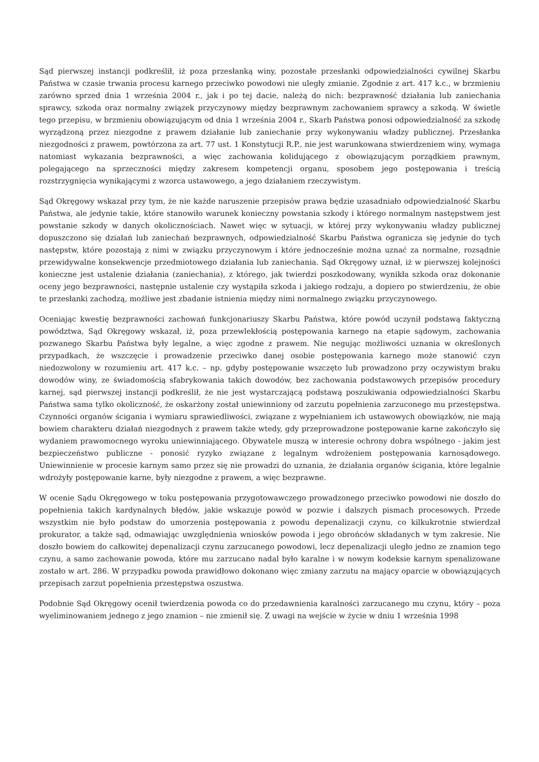Sąd pierwszej instancji podkreślił, iż poza przesłanką winy, pozostałe przesłanki odpowiedzialności cywilnej Skarbu Państwa w czasie trwania procesu karnego przeciwko powodowi nie uległy zmianie. Zgodnie z art. 417 k.c., w brzmieniu zarówno sprzed dnia 1 września 2004 r., jak i po tej dacie, należą do nich: bezprawność działania lub zaniechania sprawcy, szkoda oraz normalny związek przyczynowy między bezprawnym zachowaniem sprawcy a szkodą. W świetle tego przepisu, w brzmieniu obowiązującym od dnia 1 września 2004 r., Skarb Państwa ponosi odpowiedzialność za szkodę wyrządzoną przez niezgodne z prawem działanie lub zaniechanie przy wykonywaniu władzy publicznej. Przesłanka niezgodności z prawem, powtórzona za art. 77 ust. 1 Konstytucji R.P., nie jest warunkowana stwierdzeniem winy, wymaga natomiast wykazania bezprawności, a więc zachowania kolidującego z obowiązującym porządkiem prawnym, polegającego na sprzeczności między zakresem kompetencji organu, sposobem jego postępowania i treścią rozstrzygnięcia wynikającymi z wzorca ustawowego, a jego działaniem rzeczywistym.
Sąd Okręgowy wskazał przy tym, że nie każde naruszenie przepisów prawa będzie uzasadniało odpowiedzialność Skarbu Państwa, ale jedynie takie, które stanowiło warunek konieczny powstania szkody i którego normalnym następstwem jest powstanie szkody w danych okolicznościach. Nawet więc w sytuacji, w której przy wykonywaniu władzy publicznej dopuszczono się działań lub zaniechań bezprawnych, odpowiedzialność Skarbu Państwa ogranicza się jedynie do tych następstw, które pozostają z nimi w związku przyczynowym i które jednocześnie można uznać za normalne, rozsądnie przewidywalne konsekwencje przedmiotowego działania lub zaniechania. Sąd Okręgowy uznał, iż w pierwszej kolejności konieczne jest ustalenie działania (zaniechania), z którego, jak twierdzi poszkodowany, wynikła szkoda oraz dokonanie oceny jego bezprawności, następnie ustalenie czy wystąpiła szkoda i jakiego rodzaju, a dopiero po stwierdzeniu, że obie te przesłanki zachodzą, możliwe jest zbadanie istnienia między nimi normalnego związku przyczynowego.
Oceniając kwestię bezprawności zachowań funkcjonariuszy Skarbu Państwa, które powód uczynił podstawą faktyczną powództwa, Sąd Okręgowy wskazał, iż, poza przewlekłością postępowania karnego na etapie sądowym, zachowania pozwanego Skarbu Państwa były legalne, a więc zgodne z prawem. Nie negując możliwości uznania w określonych przypadkach, że wszczęcie i prowadzenie przeciwko danej osobie postępowania karnego może stanowić czyn niedozwolony w rozumieniu art. 417 k.c. – np. gdyby postępowanie wszczęto lub prowadzono przy oczywistym braku dowodów winy, ze świadomością sfabrykowania takich dowodów, bez zachowania podstawowych przepisów procedury karnej, sąd pierwszej instancji podkreślił, że nie jest wystarczającą podstawą poszukiwania odpowiedzialności Skarbu Państwa sama tylko okoliczność, że oskarżony został uniewinniony od zarzutu popełnienia zarzuconego mu przestępstwa. Czynności organów ścigania i wymiaru sprawiedliwości, związane z wypełnianiem ich ustawowych obowiązków, nie mają bowiem charakteru działań niezgodnych z prawem także wtedy, gdy przeprowadzone postępowanie karne zakończyło się wydaniem prawomocnego wyroku uniewinniającego. Obywatele muszą w interesie ochrony dobra wspólnego - jakim jest bezpieczeństwo publiczne - ponosić ryzyko związane z legalnym wdrożeniem postępowania karnosądowego. Uniewinnienie w procesie karnym samo przez się nie prowadzi do uznania, że działania organów ścigania, które legalnie wdrożyły postępowanie karne, były niezgodne z prawem, a więc bezprawne.
W ocenie Sądu Okręgowego w toku postępowania przygotowawczego prowadzonego przeciwko powodowi nie doszło do popełnienia takich kardynalnych błędów, jakie wskazuje powód w pozwie i dalszych pismach procesowych. Przede wszystkim nie było podstaw do umorzenia postępowania z powodu depenalizacji czynu, co kilkukrotnie stwierdzał prokurator, a także sąd, odmawiając uwzględnienia wniosków powoda i jego obrońców składanych w tym zakresie. Nie doszło bowiem do całkowitej depenalizacji czynu zarzucanego powodowi, lecz depenalizacji uległo jedno ze znamion tego czynu, a samo zachowanie powoda, które mu zarzucano nadal było karalne i w nowym kodeksie karnym spenalizowane zostało w art. 286. W przypadku powoda prawidłowo dokonano więc zmiany zarzutu na mający oparcie w obowiązujących przepisach zarzut popełnienia przestępstwa oszustwa.
Podobnie Sąd Okręgowy ocenił twierdzenia powoda co do przedawnienia karalności zarzucanego mu czynu, który – poza wyeliminowaniem jednego z jego znamion – nie zmienił się. Z uwagi na wejście w życie w dniu 1 września 1998